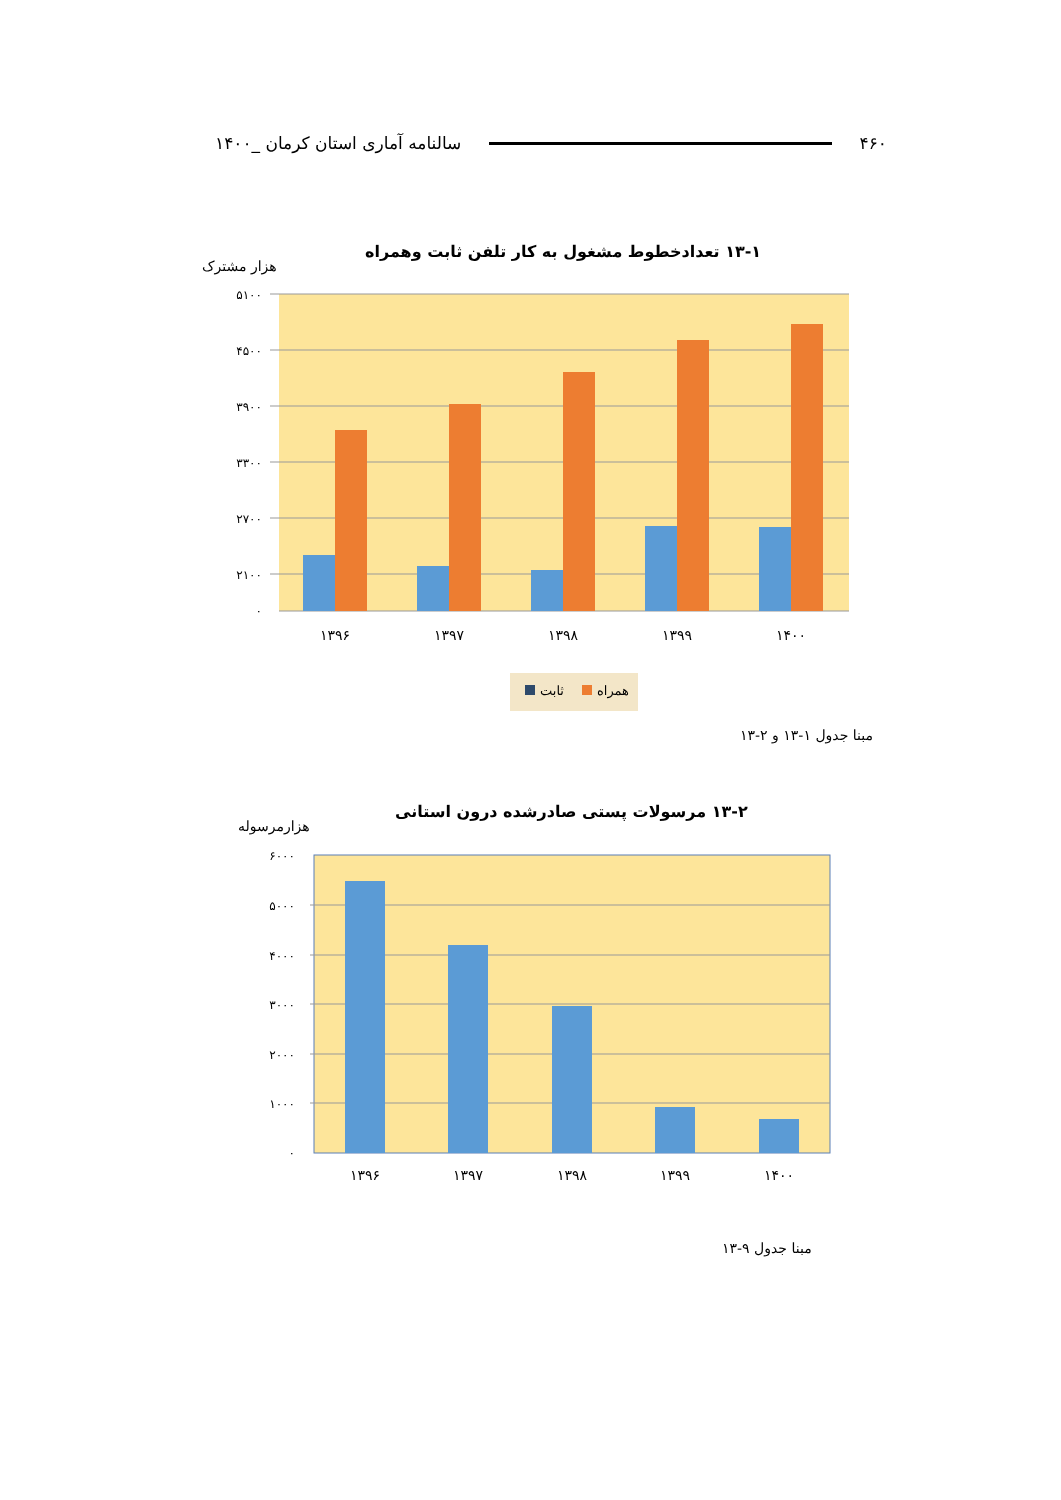۴۶۰ سالنامه آماری استان کرمان _۱۴۰۰
۱۳-۱ تعدادخطوط مشغول به کار تلفن ثابت وهمراه
هزار مشترک
۵۱۰۰
۴۵۰۰
۳۹۰۰
۳۳۰۰
۲۷۰۰
۲۱۰۰
۰
۱۳۹۶
۱۳۹۷
۱۳۹۸
۱۳۹۹
۱۴۰۰
ثابت
همراه
مبنا جدول ۱-۱۳ و ۲-۱۳
۱۳-۲ مرسولات پستی صادرشده درون استانی
هزارمرسوله
۶۰۰۰
۵۰۰۰
۴۰۰۰
۳۰۰۰
۲۰۰۰
۱۰۰۰
۰
۱۳۹۶
۱۳۹۷
۱۳۹۸
۱۳۹۹
۱۴۰۰
مبنا جدول ۹-۱۳